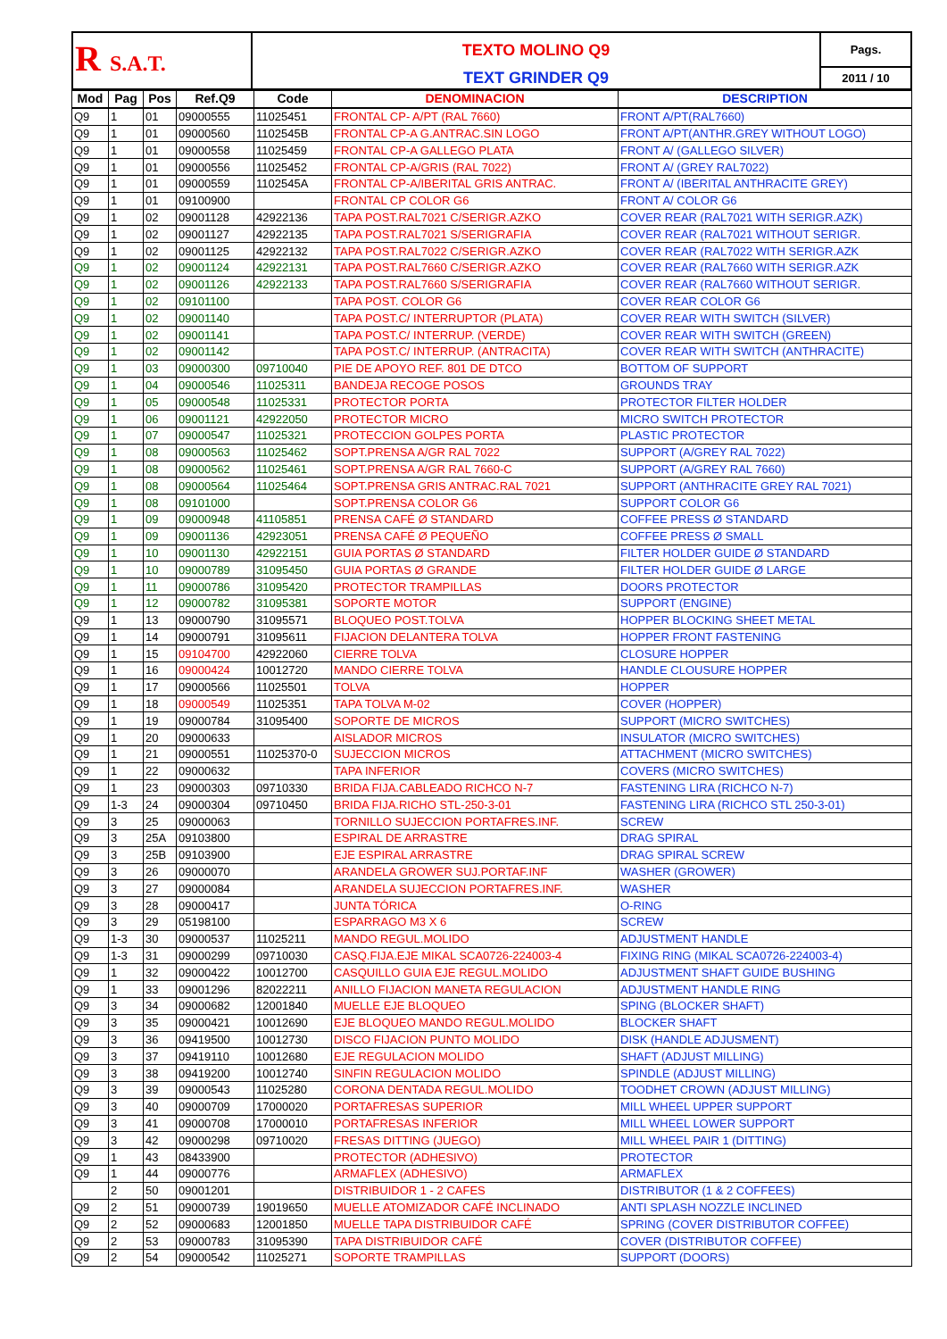| R S.A.T. | TEXTO MOLINO Q9 | Pags. |
| | TEXT GRINDER Q9 | 2011 / 10 |
| Mod | Pag | Pos | Ref.Q9 | Code | DENOMINACION | DESCRIPTION |
| --- | --- | --- | --- | --- | --- | --- |
| Q9 | 1 | 01 | 09000555 | 11025451 | FRONTAL CP- A/PT (RAL 7660) | FRONT A/PT(RAL7660) |
| Q9 | 1 | 01 | 09000560 | 1102545B | FRONTAL CP-A G.ANTRAC.SIN LOGO | FRONT A/PT(ANTHR.GREY WITHOUT LOGO) |
| Q9 | 1 | 01 | 09000558 | 11025459 | FRONTAL CP-A GALLEGO PLATA | FRONT A/ (GALLEGO SILVER) |
| Q9 | 1 | 01 | 09000556 | 11025452 | FRONTAL CP-A/GRIS (RAL 7022) | FRONT A/ (GREY RAL7022) |
| Q9 | 1 | 01 | 09000559 | 1102545A | FRONTAL CP-A/IBERITAL GRIS ANTRAC. | FRONT A/ (IBERITAL ANTHRACITE GREY) |
| Q9 | 1 | 01 | 09100900 | | FRONTAL CP COLOR G6 | FRONT A/ COLOR G6 |
| Q9 | 1 | 02 | 09001128 | 42922136 | TAPA POST.RAL7021 C/SERIGR.AZKO | COVER REAR (RAL7021 WITH SERIGR.AZK) |
| Q9 | 1 | 02 | 09001127 | 42922135 | TAPA POST.RAL7021 S/SERIGRAFIA | COVER REAR (RAL7021 WITHOUT SERIGR. |
| Q9 | 1 | 02 | 09001125 | 42922132 | TAPA POST.RAL7022 C/SERIGR.AZKO | COVER REAR (RAL7022 WITH SERIGR.AZK |
| Q9 | 1 | 02 | 09001124 | 42922131 | TAPA POST.RAL7660 C/SERIGR.AZKO | COVER REAR (RAL7660 WITH SERIGR.AZK |
| Q9 | 1 | 02 | 09001126 | 42922133 | TAPA POST.RAL7660 S/SERIGRAFIA | COVER REAR (RAL7660 WITHOUT SERIGR. |
| Q9 | 1 | 02 | 09101100 | | TAPA POST. COLOR G6 | COVER REAR COLOR G6 |
| Q9 | 1 | 02 | 09001140 | | TAPA POST.C/ INTERRUPTOR (PLATA) | COVER REAR WITH SWITCH (SILVER) |
| Q9 | 1 | 02 | 09001141 | | TAPA POST.C/ INTERRUP. (VERDE) | COVER REAR WITH SWITCH (GREEN) |
| Q9 | 1 | 02 | 09001142 | | TAPA POST.C/ INTERRUP. (ANTRACITA) | COVER REAR WITH SWITCH (ANTHRACITE) |
| Q9 | 1 | 03 | 09000300 | 09710040 | PIE DE APOYO REF. 801 DE DTCO | BOTTOM OF SUPPORT |
| Q9 | 1 | 04 | 09000546 | 11025311 | BANDEJA RECOGE POSOS | GROUNDS TRAY |
| Q9 | 1 | 05 | 09000548 | 11025331 | PROTECTOR PORTA | PROTECTOR FILTER HOLDER |
| Q9 | 1 | 06 | 09001121 | 42922050 | PROTECTOR MICRO | MICRO SWITCH PROTECTOR |
| Q9 | 1 | 07 | 09000547 | 11025321 | PROTECCION GOLPES PORTA | PLASTIC PROTECTOR |
| Q9 | 1 | 08 | 09000563 | 11025462 | SOPT.PRENSA A/GR RAL 7022 | SUPPORT (A/GREY RAL 7022) |
| Q9 | 1 | 08 | 09000562 | 11025461 | SOPT.PRENSA A/GR RAL 7660-C | SUPPORT (A/GREY RAL 7660) |
| Q9 | 1 | 08 | 09000564 | 11025464 | SOPT.PRENSA GRIS ANTRAC.RAL 7021 | SUPPORT (ANTHRACITE GREY RAL 7021) |
| Q9 | 1 | 08 | 09101000 | | SOPT.PRENSA COLOR G6 | SUPPORT COLOR G6 |
| Q9 | 1 | 09 | 09000948 | 41105851 | PRENSA CAFÉ Ø STANDARD | COFFEE PRESS Ø STANDARD |
| Q9 | 1 | 09 | 09001136 | 42923051 | PRENSA CAFÉ Ø PEQUEÑO | COFFEE PRESS Ø SMALL |
| Q9 | 1 | 10 | 09001130 | 42922151 | GUIA PORTAS Ø STANDARD | FILTER HOLDER GUIDE Ø STANDARD |
| Q9 | 1 | 10 | 09000789 | 31095450 | GUIA PORTAS Ø GRANDE | FILTER HOLDER GUIDE Ø LARGE |
| Q9 | 1 | 11 | 09000786 | 31095420 | PROTECTOR TRAMPILLAS | DOORS PROTECTOR |
| Q9 | 1 | 12 | 09000782 | 31095381 | SOPORTE MOTOR | SUPPORT (ENGINE) |
| Q9 | 1 | 13 | 09000790 | 31095571 | BLOQUEO POST.TOLVA | HOPPER BLOCKING SHEET METAL |
| Q9 | 1 | 14 | 09000791 | 31095611 | FIJACION DELANTERA TOLVA | HOPPER FRONT FASTENING |
| Q9 | 1 | 15 | 09104700 | 42922060 | CIERRE TOLVA | CLOSURE HOPPER |
| Q9 | 1 | 16 | 09000424 | 10012720 | MANDO CIERRE TOLVA | HANDLE CLOUSURE HOPPER |
| Q9 | 1 | 17 | 09000566 | 11025501 | TOLVA | HOPPER |
| Q9 | 1 | 18 | 09000549 | 11025351 | TAPA TOLVA M-02 | COVER (HOPPER) |
| Q9 | 1 | 19 | 09000784 | 31095400 | SOPORTE DE MICROS | SUPPORT (MICRO SWITCHES) |
| Q9 | 1 | 20 | 09000633 | | AISLADOR MICROS | INSULATOR (MICRO SWITCHES) |
| Q9 | 1 | 21 | 09000551 | 11025370-0 | SUJECCION MICROS | ATTACHMENT (MICRO SWITCHES) |
| Q9 | 1 | 22 | 09000632 | | TAPA INFERIOR | COVERS (MICRO SWITCHES) |
| Q9 | 1 | 23 | 09000303 | 09710330 | BRIDA FIJA.CABLEADO RICHCO N-7 | FASTENING LIRA (RICHCO N-7) |
| Q9 | 1-3 | 24 | 09000304 | 09710450 | BRIDA FIJA.RICHO STL-250-3-01 | FASTENING LIRA (RICHCO STL 250-3-01) |
| Q9 | 3 | 25 | 09000063 | | TORNILLO SUJECCION PORTAFRES.INF. | SCREW |
| Q9 | 3 | 25A | 09103800 | | ESPIRAL DE ARRASTRE | DRAG SPIRAL |
| Q9 | 3 | 25B | 09103900 | | EJE ESPIRAL ARRASTRE | DRAG SPIRAL SCREW |
| Q9 | 3 | 26 | 09000070 | | ARANDELA GROWER SUJ.PORTAF.INF | WASHER (GROWER) |
| Q9 | 3 | 27 | 09000084 | | ARANDELA SUJECCION PORTAFRES.INF. | WASHER |
| Q9 | 3 | 28 | 09000417 | | JUNTA TÓRICA | O-RING |
| Q9 | 3 | 29 | 05198100 | | ESPARRAGO M3 X 6 | SCREW |
| Q9 | 1-3 | 30 | 09000537 | 11025211 | MANDO REGUL.MOLIDO | ADJUSTMENT HANDLE |
| Q9 | 1-3 | 31 | 09000299 | 09710030 | CASQ.FIJA.EJE MIKAL SCA0726-224003-4 | FIXING RING (MIKAL SCA0726-224003-4) |
| Q9 | 1 | 32 | 09000422 | 10012700 | CASQUILLO GUIA EJE REGUL.MOLIDO | ADJUSTMENT SHAFT GUIDE BUSHING |
| Q9 | 1 | 33 | 09001296 | 82022211 | ANILLO FIJACION MANETA REGULACION | ADJUSTMENT HANDLE RING |
| Q9 | 3 | 34 | 09000682 | 12001840 | MUELLE EJE BLOQUEO | SPING (BLOCKER SHAFT) |
| Q9 | 3 | 35 | 09000421 | 10012690 | EJE BLOQUEO MANDO REGUL.MOLIDO | BLOCKER SHAFT |
| Q9 | 3 | 36 | 09419500 | 10012730 | DISCO FIJACION PUNTO MOLIDO | DISK (HANDLE ADJUSMENT) |
| Q9 | 3 | 37 | 09419110 | 10012680 | EJE REGULACION MOLIDO | SHAFT (ADJUST MILLING) |
| Q9 | 3 | 38 | 09419200 | 10012740 | SINFIN REGULACION MOLIDO | SPINDLE (ADJUST MILLING) |
| Q9 | 3 | 39 | 09000543 | 11025280 | CORONA DENTADA REGUL.MOLIDO | TOODHET CROWN (ADJUST MILLING) |
| Q9 | 3 | 40 | 09000709 | 17000020 | PORTAFRESAS SUPERIOR | MILL WHEEL UPPER SUPPORT |
| Q9 | 3 | 41 | 09000708 | 17000010 | PORTAFRESAS INFERIOR | MILL WHEEL LOWER SUPPORT |
| Q9 | 3 | 42 | 09000298 | 09710020 | FRESAS DITTING (JUEGO) | MILL WHEEL PAIR 1 (DITTING) |
| Q9 | 1 | 43 | 08433900 | | PROTECTOR (ADHESIVO) | PROTECTOR |
| Q9 | 1 | 44 | 09000776 | | ARMAFLEX (ADHESIVO) | ARMAFLEX |
| | 2 | 50 | 09001201 | | DISTRIBUIDOR 1 - 2 CAFES | DISTRIBUTOR (1 & 2 COFFEES) |
| Q9 | 2 | 51 | 09000739 | 19019650 | MUELLE ATOMIZADOR CAFÉ INCLINADO | ANTI SPLASH NOZZLE INCLINED |
| Q9 | 2 | 52 | 09000683 | 12001850 | MUELLE TAPA DISTRIBUIDOR CAFÉ | SPRING (COVER DISTRIBUTOR COFFEE) |
| Q9 | 2 | 53 | 09000783 | 31095390 | TAPA DISTRIBUIDOR CAFÉ | COVER (DISTRIBUTOR COFFEE) |
| Q9 | 2 | 54 | 09000542 | 11025271 | SOPORTE TRAMPILLAS | SUPPORT (DOORS) |